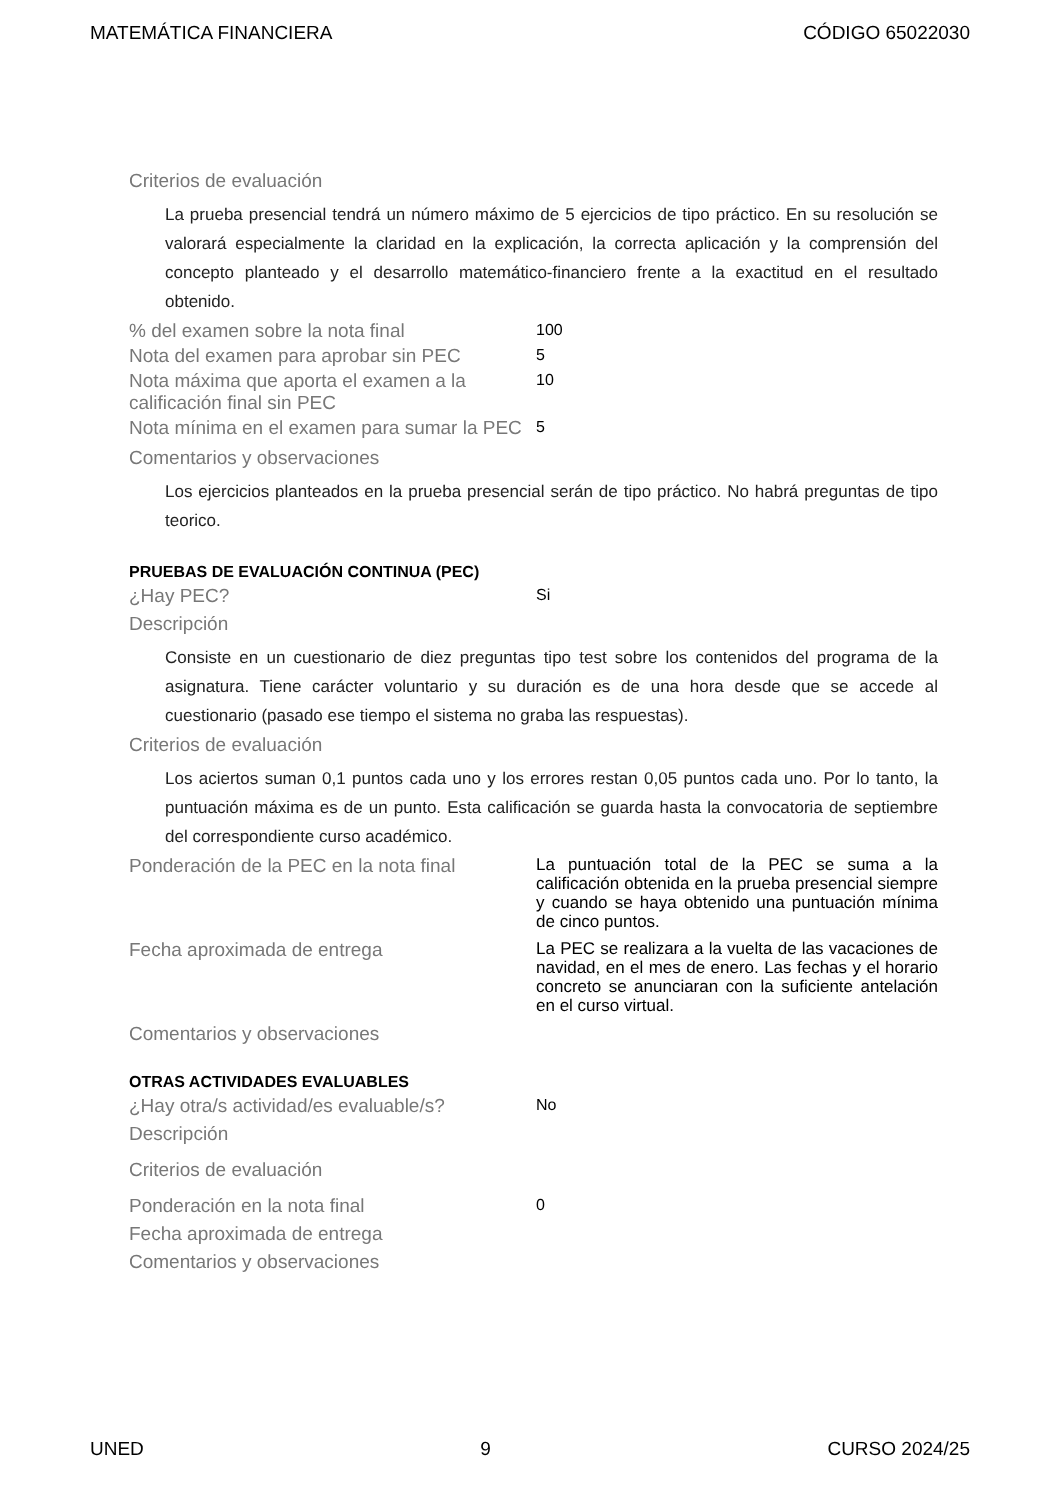MATEMÁTICA FINANCIERA CÓDIGO 65022030
Criterios de evaluación
La prueba presencial tendrá un número máximo de 5 ejercicios de tipo práctico. En su resolución se valorará especialmente la claridad en la explicación, la correcta aplicación y la comprensión del concepto planteado y el desarrollo matemático-financiero frente a la exactitud en el resultado obtenido.
% del examen sobre la nota final
100
Nota del examen para aprobar sin PEC
5
Nota máxima que aporta el examen a la calificación final sin PEC
10
Nota mínima en el examen para sumar la PEC
5
Comentarios y observaciones
Los ejercicios planteados en la prueba presencial serán de tipo práctico. No habrá preguntas de tipo teorico.
PRUEBAS DE EVALUACIÓN CONTINUA (PEC)
¿Hay PEC?
Si
Descripción
Consiste en un cuestionario de diez preguntas tipo test sobre los contenidos del programa de la asignatura. Tiene carácter voluntario y su duración es de una hora desde que se accede al cuestionario (pasado ese tiempo el sistema no graba las respuestas).
Criterios de evaluación
Los aciertos suman 0,1 puntos cada uno y los errores restan 0,05 puntos cada uno. Por lo tanto, la puntuación máxima es de un punto. Esta calificación se guarda hasta la convocatoria de septiembre del correspondiente curso académico.
Ponderación de la PEC en la nota final
La puntuación total de la PEC se suma a la calificación obtenida en la prueba presencial siempre y cuando se haya obtenido una puntuación mínima de cinco puntos.
Fecha aproximada de entrega
La PEC se realizara a la vuelta de las vacaciones de navidad, en el mes de enero. Las fechas y el horario concreto se anunciaran con la suficiente antelación en el curso virtual.
Comentarios y observaciones
OTRAS ACTIVIDADES EVALUABLES
¿Hay otra/s actividad/es evaluable/s?
No
Descripción
Criterios de evaluación
Ponderación en la nota final
0
Fecha aproximada de entrega
Comentarios y observaciones
UNED 9 CURSO 2024/25